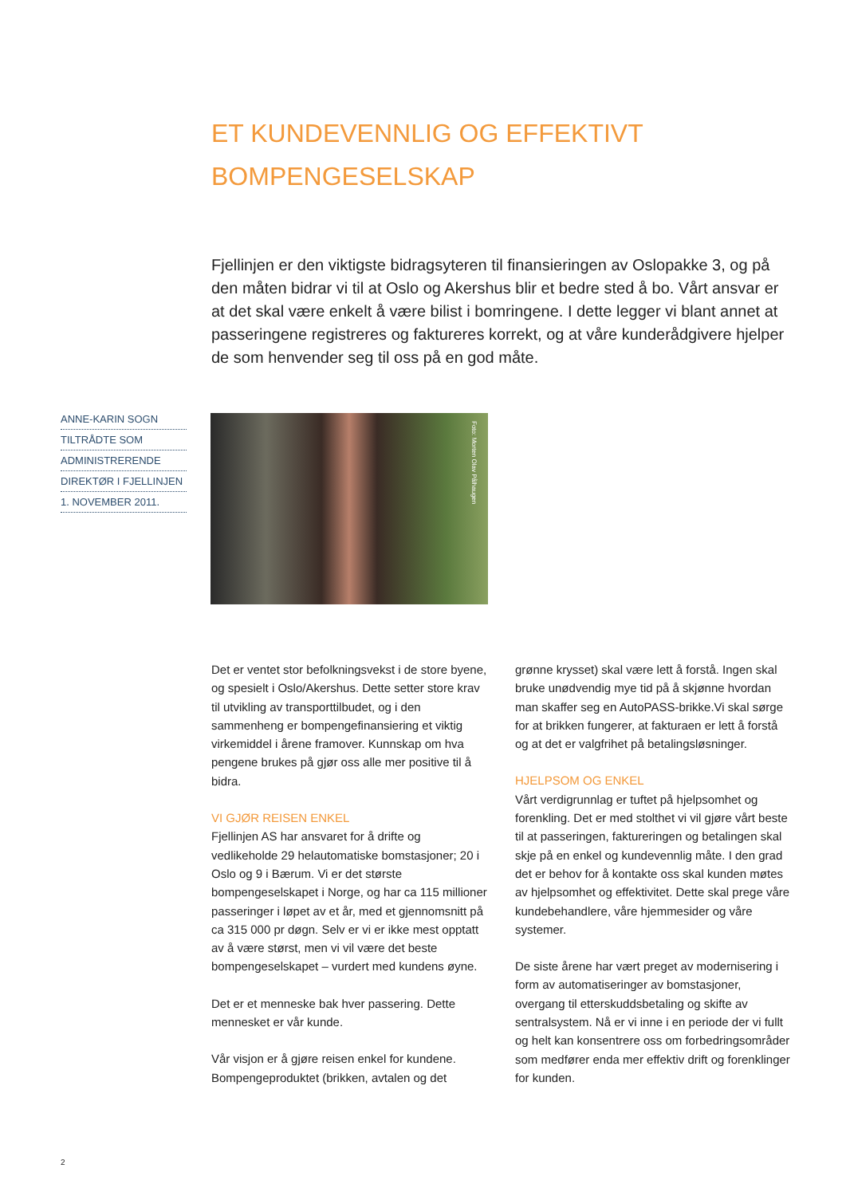ET KUNDEVENNLIG OG EFFEKTIVT BOMPENGESELSKAP
Fjellinjen er den viktigste bidragsyteren til finansieringen av Oslopakke 3, og på den måten bidrar vi til at Oslo og Akershus blir et bedre sted å bo. Vårt ansvar er at det skal være enkelt å være bilist i bomringene. I dette legger vi blant annet at passeringene registreres og faktureres korrekt, og at våre kunderådgivere hjelper de som henvender seg til oss på en god måte.
ANNE-KARIN SOGN
TILTRÅDTE SOM
ADMINISTRERENDE
DIREKTØR I FJELLINJEN
1. NOVEMBER 2011.
Foto: Morten Olav Pålhaugen
Det er ventet stor befolkningsvekst i de store byene, og spesielt i Oslo/Akershus. Dette setter store krav til utvikling av transporttilbudet, og i den sammenheng er bompengefinansiering et viktig virkemiddel i årene framover. Kunnskap om hva pengene brukes på gjør oss alle mer positive til å bidra.
VI GJØR REISEN ENKEL
Fjellinjen AS har ansvaret for å drifte og vedlikeholde 29 helautomatiske bomstasjoner; 20 i Oslo og 9 i Bærum. Vi er det største bompengeselskapet i Norge, og har ca 115 millioner passeringer i løpet av et år, med et gjennomsnitt på ca 315 000 pr døgn. Selv er vi er ikke mest opptatt av å være størst, men vi vil være det beste bompengeselskapet – vurdert med kundens øyne.
Det er et menneske bak hver passering. Dette mennesket er vår kunde.
Vår visjon er å gjøre reisen enkel for kundene. Bompengeproduktet (brikken, avtalen og det
grønne krysset) skal være lett å forstå. Ingen skal bruke unødvendig mye tid på å skjønne hvordan man skaffer seg en AutoPASS-brikke.Vi skal sørge for at brikken fungerer, at fakturaen er lett å forstå og at det er valgfrihet på betalingsløsninger.
HJELPSOM OG ENKEL
Vårt verdigrunnlag er tuftet på hjelpsomhet og forenkling. Det er med stolthet vi vil gjøre vårt beste til at passeringen, faktureringen og betalingen skal skje på en enkel og kundevennlig måte. I den grad det er behov for å kontakte oss skal kunden møtes av hjelpsomhet og effektivitet. Dette skal prege våre kundebehandlere, våre hjemmesider og våre systemer.
De siste årene har vært preget av modernisering i form av automatiseringer av bomstasjoner, overgang til etterskuddsbetaling og skifte av sentralsystem. Nå er vi inne i en periode der vi fullt og helt kan konsentrere oss om forbedringsområder som medfører enda mer effektiv drift og forenklinger for kunden.
2